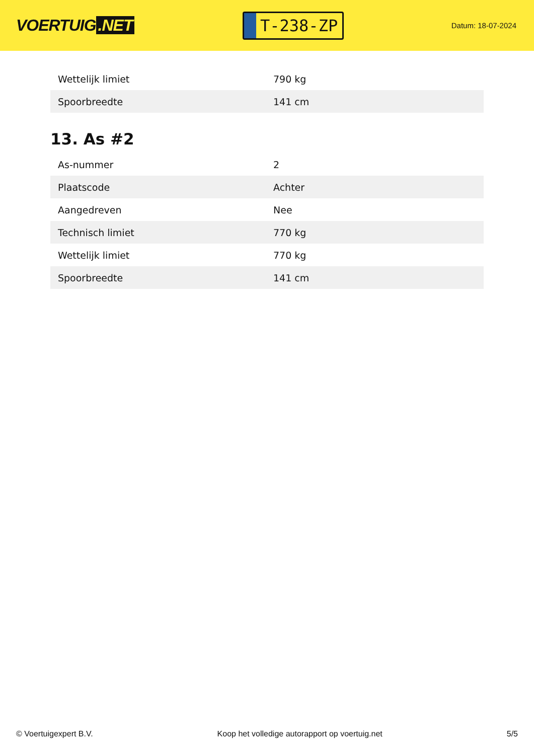VOERTUIG.NET
T-238-ZP
Datum: 18-07-2024
| Wettelijk limiet | 790 kg |
| Spoorbreedte | 141 cm |
13. As #2
| As-nummer | 2 |
| Plaatscode | Achter |
| Aangedreven | Nee |
| Technisch limiet | 770 kg |
| Wettelijk limiet | 770 kg |
| Spoorbreedte | 141 cm |
© Voertuigexpert B.V. Koop het volledige autorapport op voertuig.net 5/5